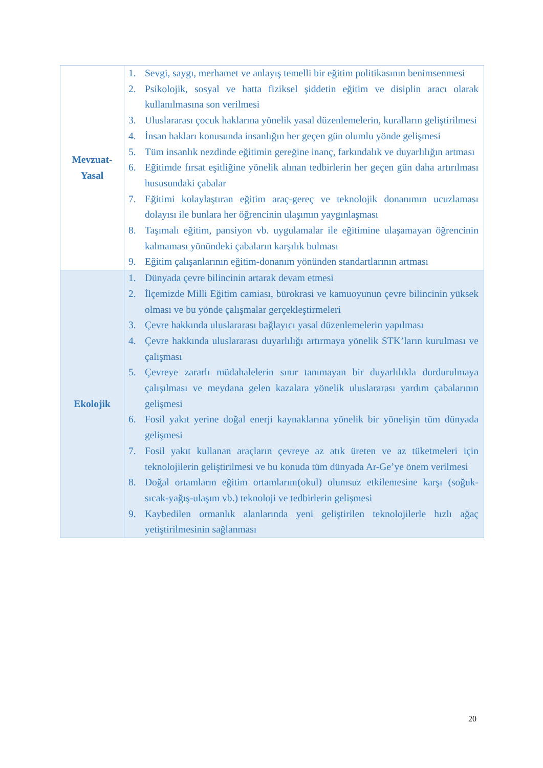| Mevzuat- Yasal | 1. Sevgi, saygı, merhamet ve anlayış temelli bir eğitim politikasının benimsenmesi 2. Psikolojik, sosyal ve hatta fiziksel şiddetin eğitim ve disiplin aracı olarak kullanılmasına son verilmesi 3. Uluslararası çocuk haklarına yönelik yasal düzenlemelerin, kuralların geliştirilmesi 4. İnsan hakları konusunda insanlığın her geçen gün olumlu yönde gelişmesi 5. Tüm insanlık nezdinde eğitimin gereğine inanç, farkındalık ve duyarlılığın artması 6. Eğitimde fırsat eşitliğine yönelik alınan tedbirlerin her geçen gün daha artırılması hususundaki çabalar 7. Eğitimi kolaylaştıran eğitim araç-gereç ve teknolojik donanımın ucuzlaması dolayısı ile bunlara her öğrencinin ulaşımın yaygınlaşması 8. Taşımalı eğitim, pansiyon vb. uygulamalar ile eğitimine ulaşamayan öğrencinin kalmaması yönündeki çabaların karşılık bulması 9. Eğitim çalışanlarının eğitim-donanım yönünden standartlarının artması |
| Ekolojik | 1. Dünyada çevre bilincinin artarak devam etmesi 2. İlçemizde Milli Eğitim camiası, bürokrasi ve kamuoyunun çevre bilincinin yüksek olması ve bu yönde çalışmalar gerçekleştirmeleri 3. Çevre hakkında uluslararası bağlayıcı yasal düzenlemelerin yapılması 4. Çevre hakkında uluslararası duyarlılığı artırmaya yönelik STK’ların kurulması ve çalışması 5. Çevreye zararlı müdahalelerin sınır tanımayan bir duyarlılıkla durdurulmaya çalışılması ve meydana gelen kazalara yönelik uluslararası yardım çabalarının gelişmesi 6. Fosil yakıt yerine doğal enerji kaynaklarına yönelik bir yönelişin tüm dünyada gelişmesi 7. Fosil yakıt kullanan araçların çevreye az atık üreten ve az tüketmeleri için teknolojilerin geliştirilmesi ve bu konuda tüm dünyada Ar-Ge’ye önem verilmesi 8. Doğal ortamların eğitim ortamlarını(okul) olumsuz etkilemesine karşı (soğuk-sıcak-yağış-ulaşım vb.) teknoloji ve tedbirlerin gelişmesi 9. Kaybedilen ormanlık alanlarında yeni geliştirilen teknolojilerle hızlı ağaç yetiştirilmesinin sağlanması |
20